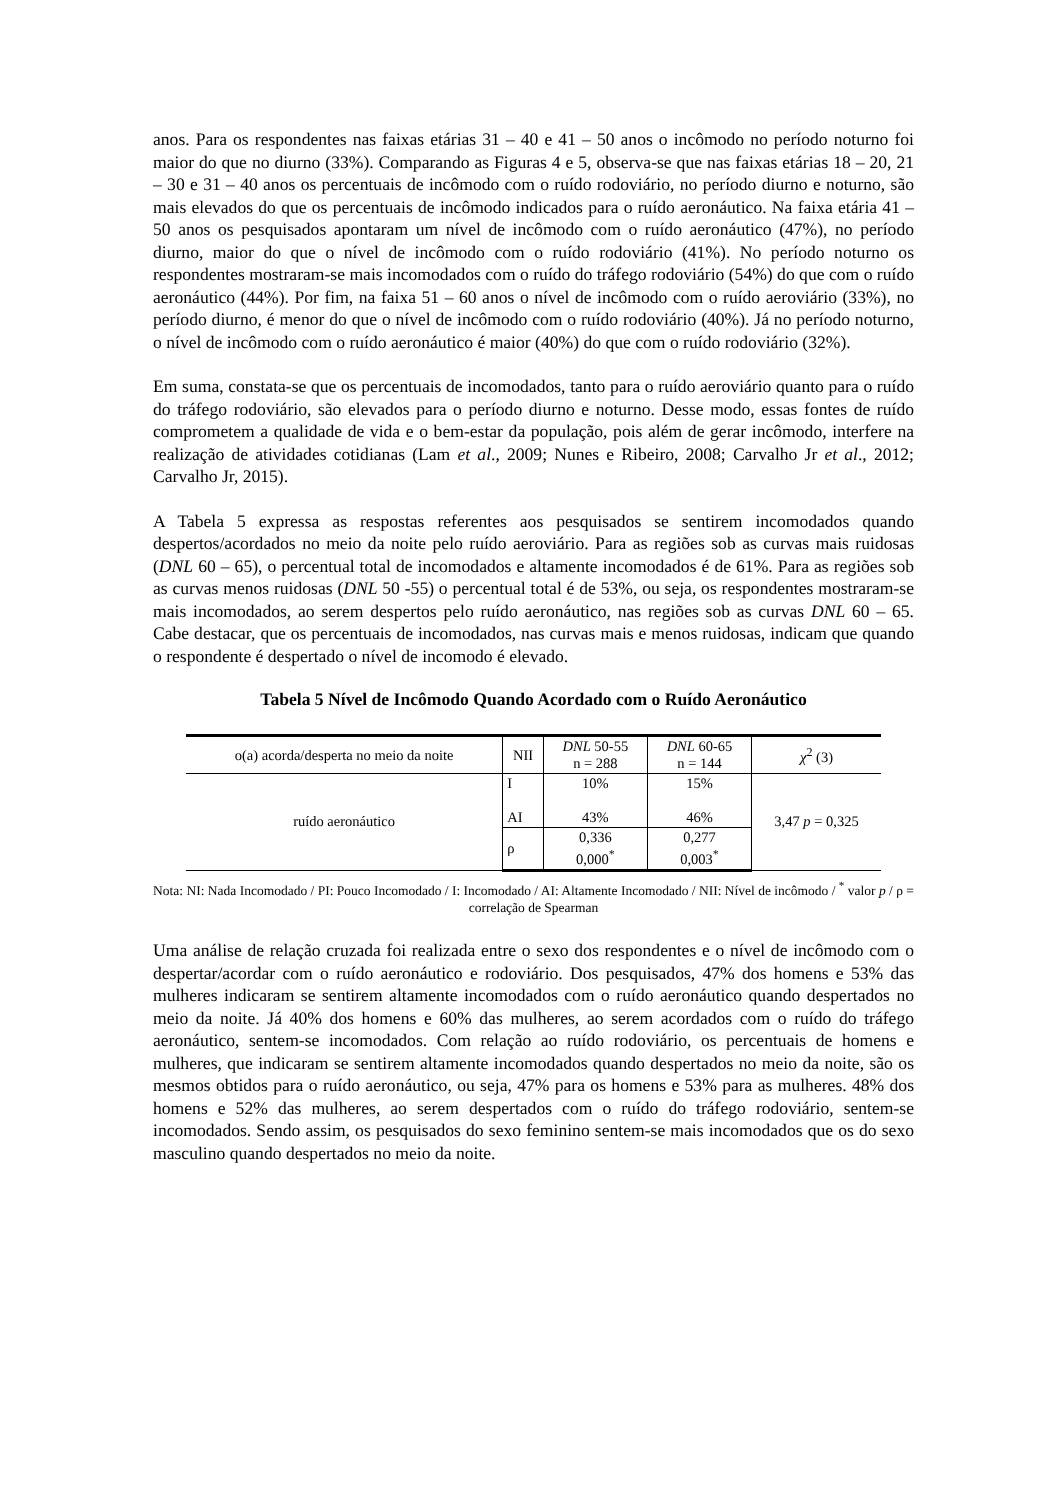anos. Para os respondentes nas faixas etárias 31 – 40 e 41 – 50 anos o incômodo no período noturno foi maior do que no diurno (33%). Comparando as Figuras 4 e 5, observa-se que nas faixas etárias 18 – 20, 21 – 30 e 31 – 40 anos os percentuais de incômodo com o ruído rodoviário, no período diurno e noturno, são mais elevados do que os percentuais de incômodo indicados para o ruído aeronáutico. Na faixa etária 41 – 50 anos os pesquisados apontaram um nível de incômodo com o ruído aeronáutico (47%), no período diurno, maior do que o nível de incômodo com o ruído rodoviário (41%). No período noturno os respondentes mostraram-se mais incomodados com o ruído do tráfego rodoviário (54%) do que com o ruído aeronáutico (44%). Por fim, na faixa 51 – 60 anos o nível de incômodo com o ruído aeroviário (33%), no período diurno, é menor do que o nível de incômodo com o ruído rodoviário (40%). Já no período noturno, o nível de incômodo com o ruído aeronáutico é maior (40%) do que com o ruído rodoviário (32%).
Em suma, constata-se que os percentuais de incomodados, tanto para o ruído aeroviário quanto para o ruído do tráfego rodoviário, são elevados para o período diurno e noturno. Desse modo, essas fontes de ruído comprometem a qualidade de vida e o bem-estar da população, pois além de gerar incômodo, interfere na realização de atividades cotidianas (Lam et al., 2009; Nunes e Ribeiro, 2008; Carvalho Jr et al., 2012; Carvalho Jr, 2015).
A Tabela 5 expressa as respostas referentes aos pesquisados se sentirem incomodados quando despertos/acordados no meio da noite pelo ruído aeroviário. Para as regiões sob as curvas mais ruidosas (DNL 60 – 65), o percentual total de incomodados e altamente incomodados é de 61%. Para as regiões sob as curvas menos ruidosas (DNL 50 -55) o percentual total é de 53%, ou seja, os respondentes mostraram-se mais incomodados, ao serem despertos pelo ruído aeronáutico, nas regiões sob as curvas DNL 60 – 65. Cabe destacar, que os percentuais de incomodados, nas curvas mais e menos ruidosas, indicam que quando o respondente é despertado o nível de incomodo é elevado.
Tabela 5 Nível de Incômodo Quando Acordado com o Ruído Aeronáutico
| o(a) acorda/desperta no meio da noite | NII | DNL 50-55 n = 288 | DNL 60-65 n = 144 | χ<sup>2</sup> (3) |
| --- | --- | --- | --- | --- |
| ruído aeronáutico | I AI | 10% 43% | 15% 46% | 3,47 p = 0,325 |
| | ρ | 0,336 0,000<sup>*</sup> | 0,277 0,003<sup>*</sup> | |
Nota: NI: Nada Incomodado / PI: Pouco Incomodado / I: Incomodado / AI: Altamente Incomodado / NII: Nível de incômodo / <sup>*</sup> valor p / ρ = correlação de Spearman
Uma análise de relação cruzada foi realizada entre o sexo dos respondentes e o nível de incômodo com o despertar/acordar com o ruído aeronáutico e rodoviário. Dos pesquisados, 47% dos homens e 53% das mulheres indicaram se sentirem altamente incomodados com o ruído aeronáutico quando despertados no meio da noite. Já 40% dos homens e 60% das mulheres, ao serem acordados com o ruído do tráfego aeronáutico, sentem-se incomodados. Com relação ao ruído rodoviário, os percentuais de homens e mulheres, que indicaram se sentirem altamente incomodados quando despertados no meio da noite, são os mesmos obtidos para o ruído aeronáutico, ou seja, 47% para os homens e 53% para as mulheres. 48% dos homens e 52% das mulheres, ao serem despertados com o ruído do tráfego rodoviário, sentem-se incomodados. Sendo assim, os pesquisados do sexo feminino sentem-se mais incomodados que os do sexo masculino quando despertados no meio da noite.